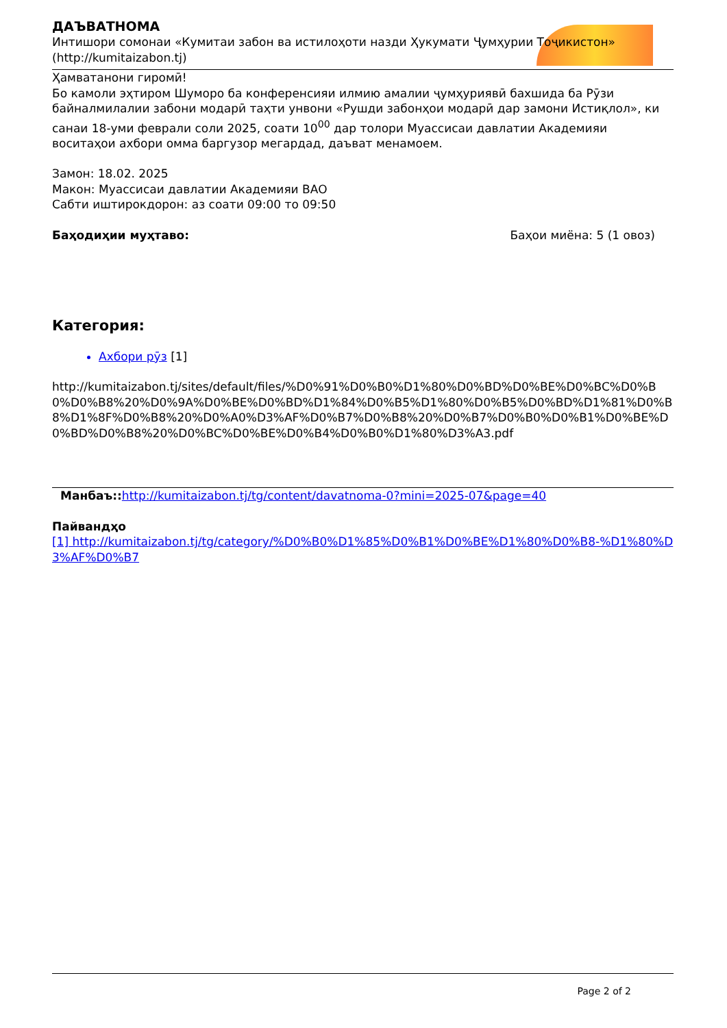ДАЪВАТНОМА
Интишори сомонаи «Кумитаи забон ва истилоҳоти назди Ҳукумати Ҷумҳурии Тоҷикистон»
(http://kumitaizabon.tj)
Ҳамватанони гиромӣ!
Бо камоли эҳтиром Шуморо ба конференсияи илмию амалии ҷумҳуриявӣ бахшида ба Рӯзи байналмилалии забони модарӣ таҳти унвони «Рушди забонҳои модарӣ дар замони Истиқлол», ки санаи 18-уми феврали соли 2025, соати 10<sup>00</sup> дар толори Муассисаи давлатии Академияи воситаҳои ахбори омма баргузор мегардад, даъват менамоем.
Замон: 18.02. 2025
Макон: Муассисаи давлатии Академияи ВАО
Сабти иштирокдорон: аз соати 09:00 то 09:50
Баҳодиҳии муҳтаво: Баҳои миёна: 5 (1 овоз)
Категория:
Ахбори рӯз [1]
http://kumitaizabon.tj/sites/default/files/%D0%91%D0%B0%D1%80%D0%BD%D0%BE%D0%BC%D0%B0%D0%B8%20%D0%9A%D0%BE%D0%BD%D1%84%D0%B5%D1%80%D0%B5%D0%BD%D1%81%D0%B8%D1%8F%D0%B8%20%D0%A0%D3%AF%D0%B7%D0%B8%20%D0%B7%D0%B0%D0%B1%D0%BE%D0%BD%D0%B8%20%D0%BC%D0%BE%D0%B4%D0%B0%D1%80%D3%A3.pdf
Манбаъ:: http://kumitaizabon.tj/tg/content/davatnoma-0?mini=2025-07&page=40
Пайвандҳо
[1] http://kumitaizabon.tj/tg/category/%D0%B0%D1%85%D0%B1%D0%BE%D1%80%D0%B8-%D1%80%D3%AF%D0%B7
Page 2 of 2